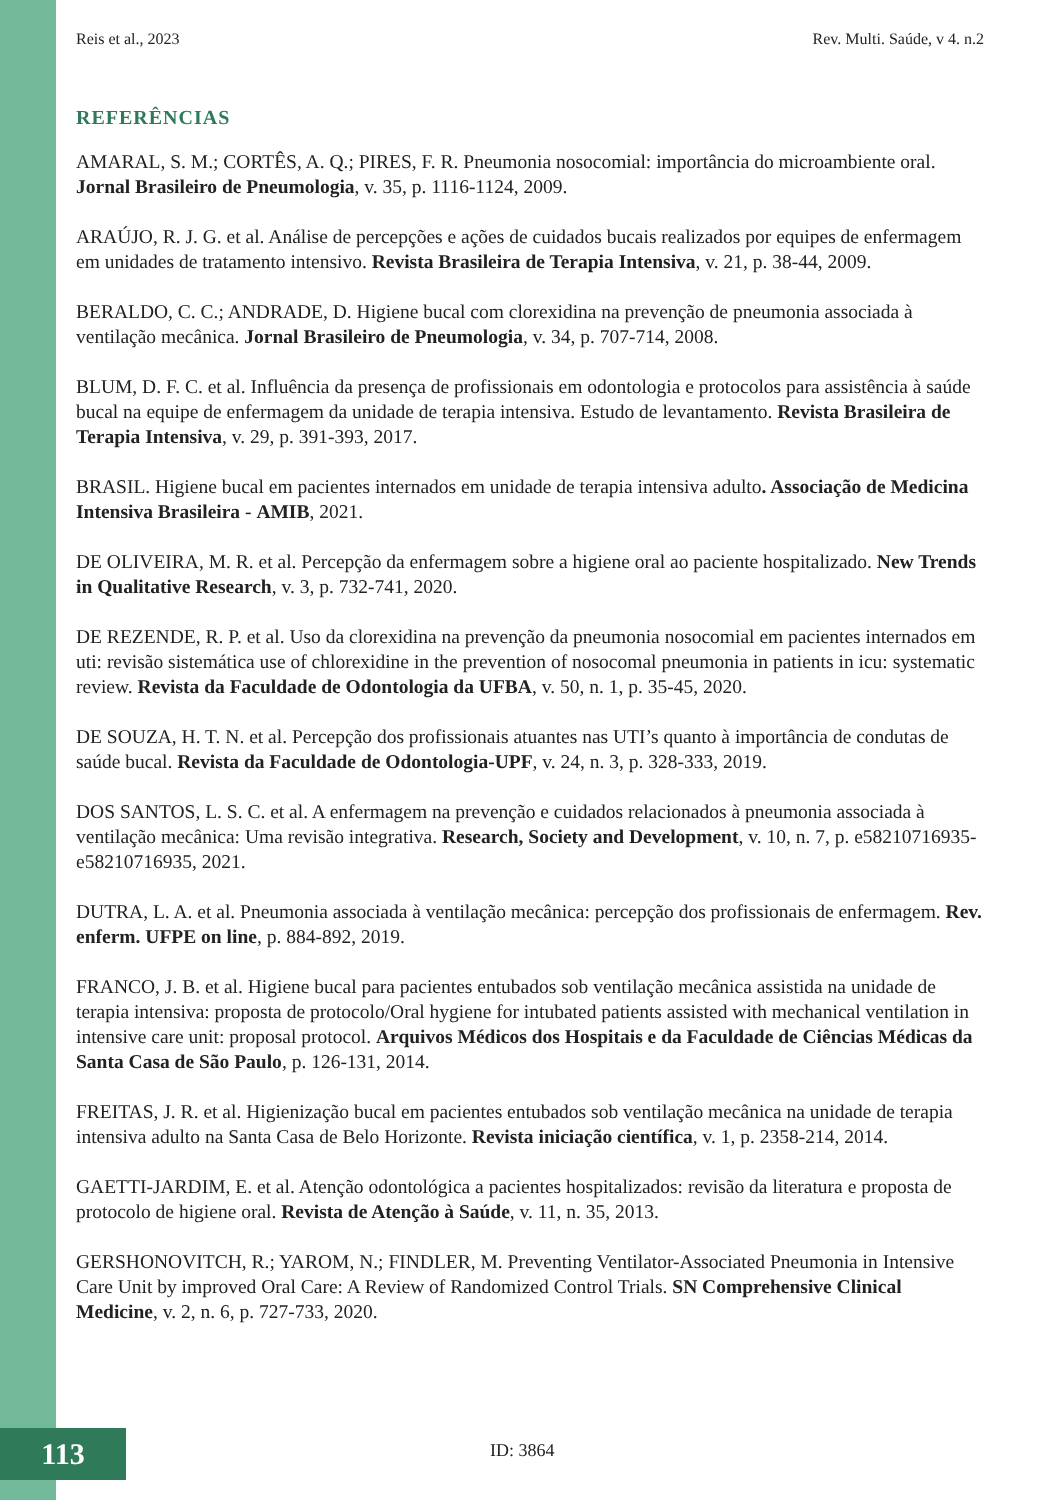Reis et al., 2023 Rev. Multi. Saúde, v 4. n.2
REFERÊNCIAS
AMARAL, S. M.; CORTÊS, A. Q.; PIRES, F. R. Pneumonia nosocomial: importância do microambiente oral. Jornal Brasileiro de Pneumologia, v. 35, p. 1116-1124, 2009.
ARAÚJO, R. J. G. et al. Análise de percepções e ações de cuidados bucais realizados por equipes de enfermagem em unidades de tratamento intensivo. Revista Brasileira de Terapia Intensiva, v. 21, p. 38-44, 2009.
BERALDO, C. C.; ANDRADE, D. Higiene bucal com clorexidina na prevenção de pneumonia associada à ventilação mecânica. Jornal Brasileiro de Pneumologia, v. 34, p. 707-714, 2008.
BLUM, D. F. C. et al. Influência da presença de profissionais em odontologia e protocolos para assistência à saúde bucal na equipe de enfermagem da unidade de terapia intensiva. Estudo de levantamento. Revista Brasileira de Terapia Intensiva, v. 29, p. 391-393, 2017.
BRASIL. Higiene bucal em pacientes internados em unidade de terapia intensiva adulto. Associação de Medicina Intensiva Brasileira - AMIB, 2021.
DE OLIVEIRA, M. R. et al. Percepção da enfermagem sobre a higiene oral ao paciente hospitalizado. New Trends in Qualitative Research, v. 3, p. 732-741, 2020.
DE REZENDE, R. P. et al. Uso da clorexidina na prevenção da pneumonia nosocomial em pacientes internados em uti: revisão sistemática use of chlorexidine in the prevention of nosocomal pneumonia in patients in icu: systematic review. Revista da Faculdade de Odontologia da UFBA, v. 50, n. 1, p. 35-45, 2020.
DE SOUZA, H. T. N. et al. Percepção dos profissionais atuantes nas UTI’s quanto à importância de condutas de saúde bucal. Revista da Faculdade de Odontologia-UPF, v. 24, n. 3, p. 328-333, 2019.
DOS SANTOS, L. S. C. et al. A enfermagem na prevenção e cuidados relacionados à pneumonia associada à ventilação mecânica: Uma revisão integrativa. Research, Society and Development, v. 10, n. 7, p. e58210716935-e58210716935, 2021.
DUTRA, L. A. et al. Pneumonia associada à ventilação mecânica: percepção dos profissionais de enfermagem. Rev. enferm. UFPE on line, p. 884-892, 2019.
FRANCO, J. B. et al. Higiene bucal para pacientes entubados sob ventilação mecânica assistida na unidade de terapia intensiva: proposta de protocolo/Oral hygiene for intubated patients assisted with mechanical ventilation in intensive care unit: proposal protocol. Arquivos Médicos dos Hospitais e da Faculdade de Ciências Médicas da Santa Casa de São Paulo, p. 126-131, 2014.
FREITAS, J. R. et al. Higienização bucal em pacientes entubados sob ventilação mecânica na unidade de terapia intensiva adulto na Santa Casa de Belo Horizonte. Revista iniciação científica, v. 1, p. 2358-214, 2014.
GAETTI-JARDIM, E. et al. Atenção odontológica a pacientes hospitalizados: revisão da literatura e proposta de protocolo de higiene oral. Revista de Atenção à Saúde, v. 11, n. 35, 2013.
GERSHONOVITCH, R.; YAROM, N.; FINDLER, M. Preventing Ventilator-Associated Pneumonia in Intensive Care Unit by improved Oral Care: A Review of Randomized Control Trials. SN Comprehensive Clinical Medicine, v. 2, n. 6, p. 727-733, 2020.
113 ID: 3864